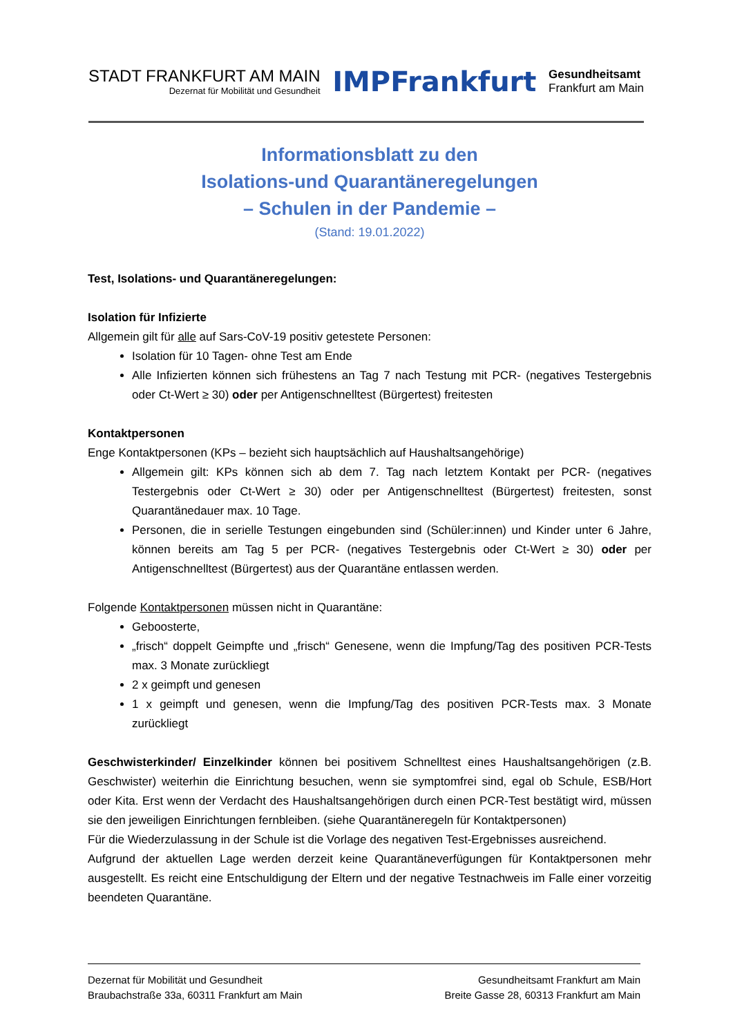STADT FRANKFURT AM MAIN
Dezernat für Mobilität und Gesundheit
IMPFrankfurt
Gesundheitsamt
Frankfurt am Main
Informationsblatt zu den
Isolations-und Quarantäneregelungen
– Schulen in der Pandemie –
(Stand: 19.01.2022)
Test, Isolations- und Quarantäneregelungen:
Isolation für Infizierte
Allgemein gilt für alle auf Sars-CoV-19 positiv getestete Personen:
Isolation für 10 Tagen- ohne Test am Ende
Alle Infizierten können sich frühestens an Tag 7 nach Testung mit PCR- (negatives Testergebnis oder Ct-Wert ≥ 30) oder per Antigenschnelltest (Bürgertest) freitesten
Kontaktpersonen
Enge Kontaktpersonen (KPs – bezieht sich hauptsächlich auf Haushaltsangehörige)
Allgemein gilt: KPs können sich ab dem 7. Tag nach letztem Kontakt per PCR- (negatives Testergebnis oder Ct-Wert ≥ 30) oder per Antigenschnelltest (Bürgertest) freitesten, sonst Quarantänedauer max. 10 Tage.
Personen, die in serielle Testungen eingebunden sind (Schüler:innen) und Kinder unter 6 Jahre, können bereits am Tag 5 per PCR- (negatives Testergebnis oder Ct-Wert ≥ 30) oder per Antigenschnelltest (Bürgertest) aus der Quarantäne entlassen werden.
Folgende Kontaktpersonen müssen nicht in Quarantäne:
Geboosterte,
„frisch“ doppelt Geimpfte und „frisch“ Genesene, wenn die Impfung/Tag des positiven PCR-Tests max. 3 Monate zurückliegt
2 x geimpft und genesen
1 x geimpft und genesen, wenn die Impfung/Tag des positiven PCR-Tests max. 3 Monate zurückliegt
Geschwisterkinder/ Einzelkinder können bei positivem Schnelltest eines Haushaltsangehörigen (z.B. Geschwister) weiterhin die Einrichtung besuchen, wenn sie symptomfrei sind, egal ob Schule, ESB/Hort oder Kita. Erst wenn der Verdacht des Haushaltsangehörigen durch einen PCR-Test bestätigt wird, müssen sie den jeweiligen Einrichtungen fernbleiben. (siehe Quarantäneregeln für Kontaktpersonen)
Für die Wiederzulassung in der Schule ist die Vorlage des negativen Test-Ergebnisses ausreichend.
Aufgrund der aktuellen Lage werden derzeit keine Quarantäneverfügungen für Kontaktpersonen mehr ausgestellt. Es reicht eine Entschuldigung der Eltern und der negative Testnachweis im Falle einer vorzeitig beendeten Quarantäne.
Dezernat für Mobilität und Gesundheit
Braubachstraße 33a, 60311 Frankfurt am Main
Gesundheitsamt Frankfurt am Main
Breite Gasse 28, 60313 Frankfurt am Main